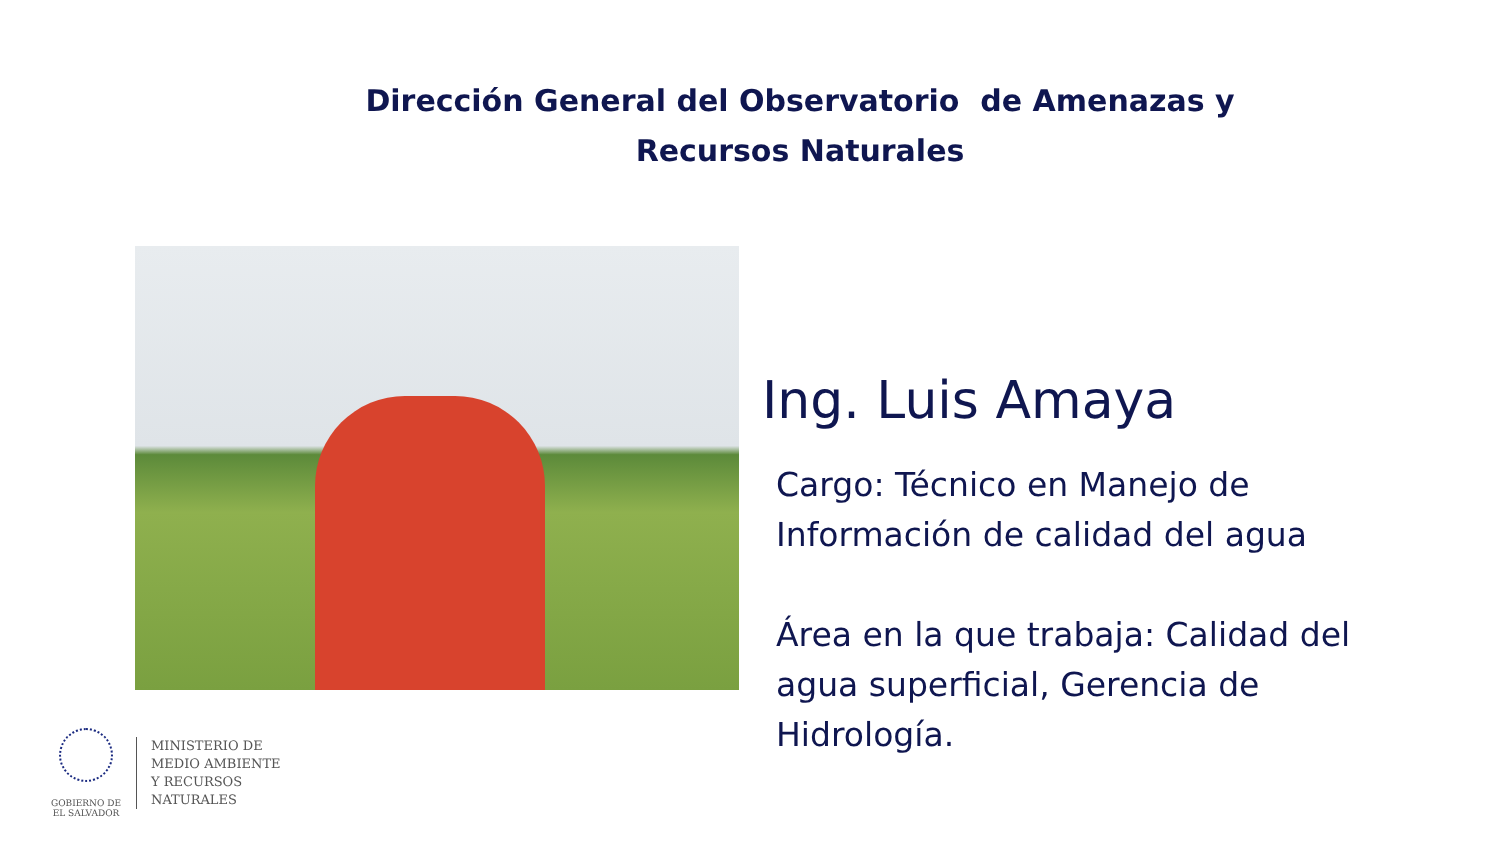Dirección General del Observatorio de Amenazas y Recursos Naturales
Ing. Luis Amaya
Cargo: Técnico en Manejo de Información de calidad del agua
Área en la que trabaja: Calidad del agua superficial, Gerencia de Hidrología.
GOBIERNO DE
EL SALVADOR
MINISTERIO DE
MEDIO AMBIENTE
Y RECURSOS
NATURALES